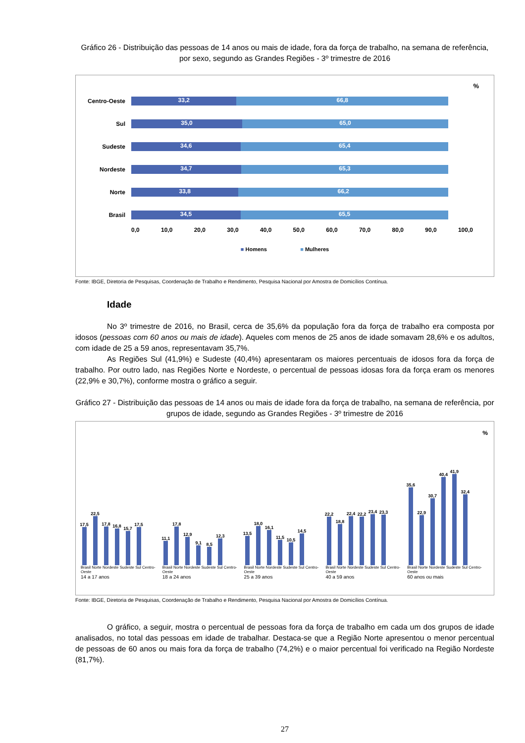Gráfico 26 - Distribuição das pessoas de 14 anos ou mais de idade, fora da força de trabalho, na semana de referência, por sexo, segundo as Grandes Regiões - 3º trimestre de 2016
%
Centro-Oeste
33,2 66,8
Sul
35,0 65,0
Sudeste
34,6 65,4
Nordeste
34,7 65,3
Norte
33,8 66,2
Brasil
34,5 65,5
0,0 10,0 20,0 30,0 40,0 50,0 60,0 70,0 80,0 90,0 100,0
■ Homens ■ Mulheres
Fonte: IBGE, Diretoria de Pesquisas, Coordenação de Trabalho e Rendimento, Pesquisa Nacional por Amostra de Domicílios Contínua.
Idade
No 3º trimestre de 2016, no Brasil, cerca de 35,6% da população fora da força de trabalho era composta por idosos (pessoas com 60 anos ou mais de idade). Aqueles com menos de 25 anos de idade somavam 28,6% e os adultos, com idade de 25 a 59 anos, representavam 35,7%.
As Regiões Sul (41,9%) e Sudeste (40,4%) apresentaram os maiores percentuais de idosos fora da força de trabalho. Por outro lado, nas Regiões Norte e Nordeste, o percentual de pessoas idosas fora da força eram os menores (22,9% e 30,7%), conforme mostra o gráfico a seguir.
Gráfico 27 - Distribuição das pessoas de 14 anos ou mais de idade fora da força de trabalho, na semana de referência, por grupos de idade, segundo as Grandes Regiões - 3º trimestre de 2016
%
17,5
22,5
17,8
16,8
15,7
17,5
Brasil Norte Nordeste Sudeste Sul Centro-Oeste
14 a 17 anos
11,1
17,8
12,9
9,1
8,5
12,3
Brasil Norte Nordeste Sudeste Sul Centro-Oeste
18 a 24 anos
13,5
18,0
16,1
11,5
10,5
14,5
Brasil Norte Nordeste Sudeste Sul Centro-Oeste
25 a 39 anos
22,2
18,8
22,4
22,2
23,4
23,3
Brasil Norte Nordeste Sudeste Sul Centro-Oeste
40 a 59 anos
35,6
22,9
30,7
40,4
41,9
32,4
Brasil Norte Nordeste Sudeste Sul Centro-Oeste
60 anos ou mais
Fonte: IBGE, Diretoria de Pesquisas, Coordenação de Trabalho e Rendimento, Pesquisa Nacional por Amostra de Domicílios Contínua.
O gráfico, a seguir, mostra o percentual de pessoas fora da força de trabalho em cada um dos grupos de idade analisados, no total das pessoas em idade de trabalhar. Destaca-se que a Região Norte apresentou o menor percentual de pessoas de 60 anos ou mais fora da força de trabalho (74,2%) e o maior percentual foi verificado na Região Nordeste (81,7%).
27